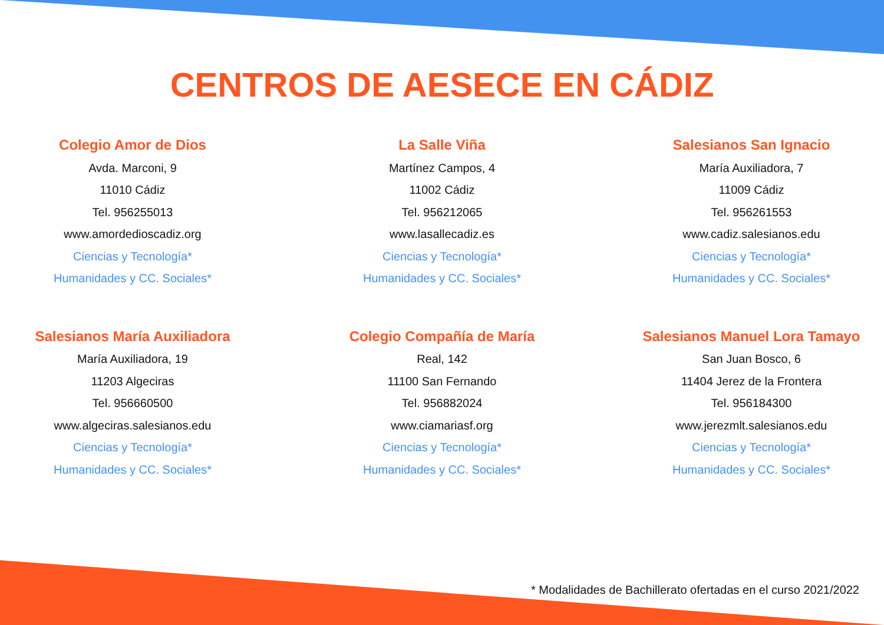CENTROS DE AESECE EN CÁDIZ
Colegio Amor de Dios
Avda. Marconi, 9
11010 Cádiz
Tel. 956255013
www.amordedioscadiz.org
Ciencias y Tecnología*
Humanidades y CC. Sociales*
La Salle Viña
Martínez Campos, 4
11002 Cádiz
Tel. 956212065
www.lasallecadiz.es
Ciencias y Tecnología*
Humanidades y CC. Sociales*
Salesianos San Ignacio
María Auxiliadora, 7
11009 Cádiz
Tel. 956261553
www.cadiz.salesianos.edu
Ciencias y Tecnología*
Humanidades y CC. Sociales*
Salesianos María Auxiliadora
María Auxiliadora, 19
11203 Algeciras
Tel. 956660500
www.algeciras.salesianos.edu
Ciencias y Tecnología*
Humanidades y CC. Sociales*
Colegio Compañía de María
Real, 142
11100 San Fernando
Tel. 956882024
www.ciamariasf.org
Ciencias y Tecnología*
Humanidades y CC. Sociales*
Salesianos Manuel Lora Tamayo
San Juan Bosco, 6
11404 Jerez de la Frontera
Tel. 956184300
www.jerezmlt.salesianos.edu
Ciencias y Tecnología*
Humanidades y CC. Sociales*
* Modalidades de Bachillerato ofertadas en el curso 2021/2022